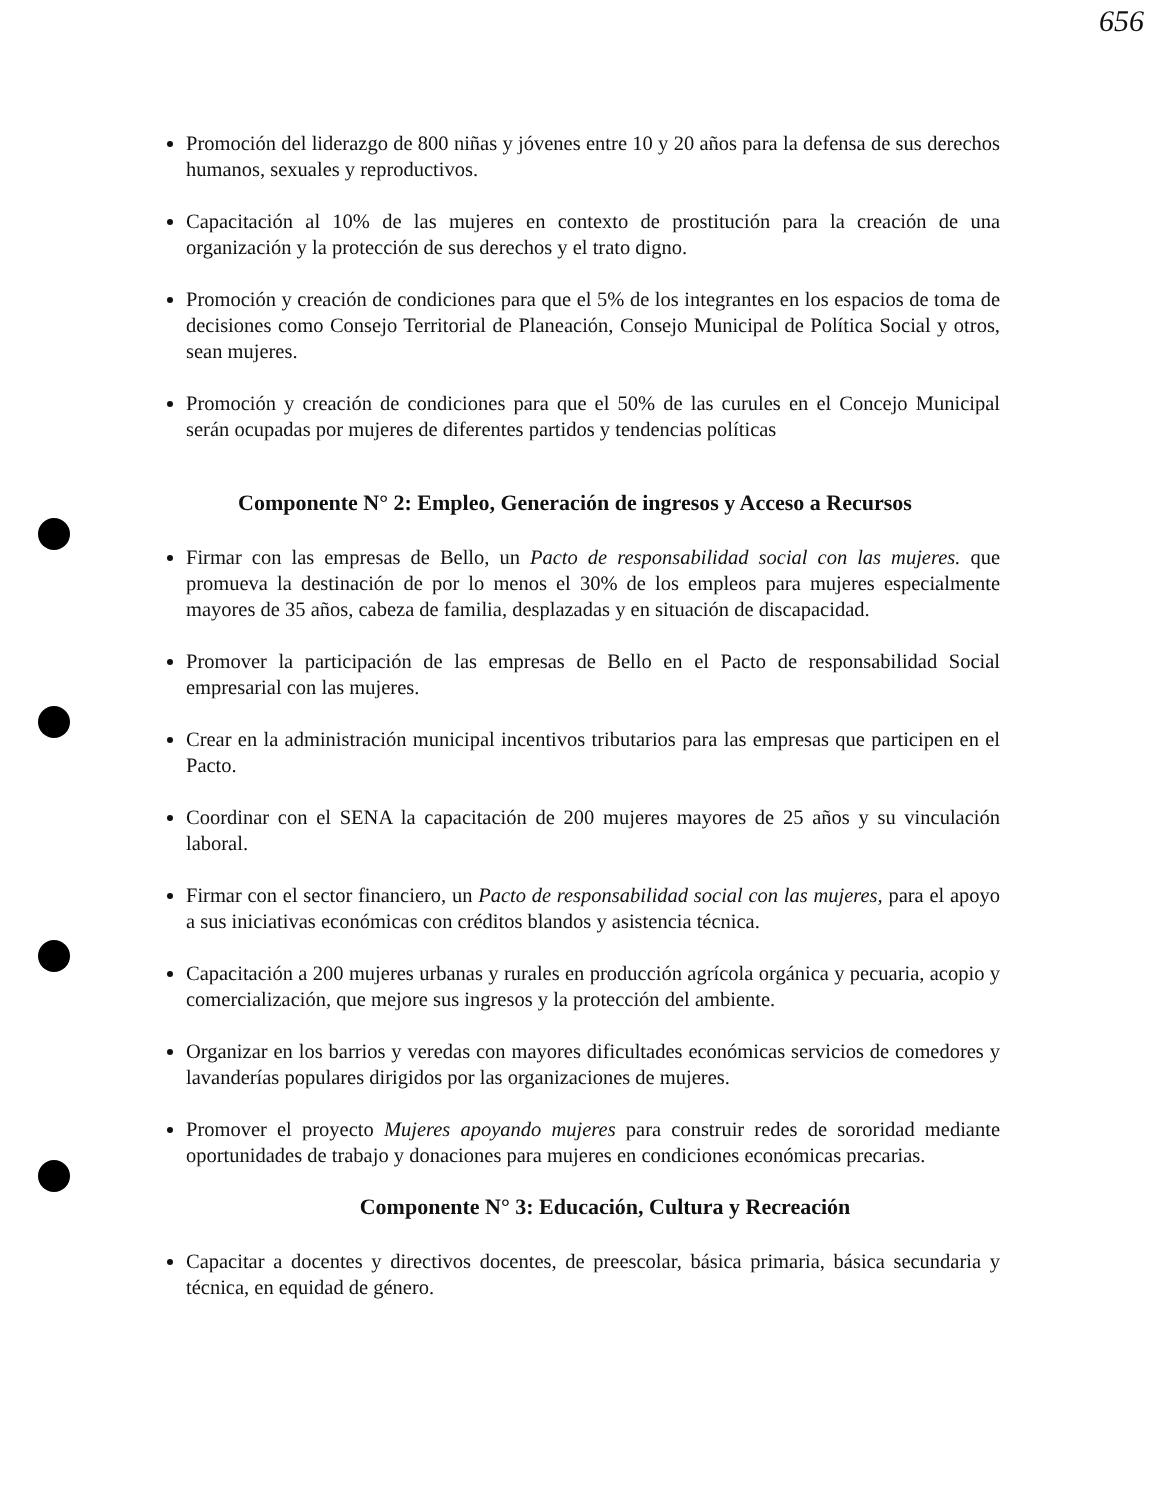656
Promoción del liderazgo de 800 niñas y jóvenes entre 10 y 20 años para la defensa de sus derechos humanos, sexuales y reproductivos.
Capacitación al 10% de las mujeres en contexto de prostitución para la creación de una organización y la protección de sus derechos y el trato digno.
Promoción y creación de condiciones para que el 5% de los integrantes en los espacios de toma de decisiones como Consejo Territorial de Planeación, Consejo Municipal de Política Social y otros, sean mujeres.
Promoción y creación de condiciones para que el 50% de las curules en el Concejo Municipal serán ocupadas por mujeres de diferentes partidos y tendencias políticas
Componente N° 2: Empleo, Generación de ingresos y Acceso a Recursos
Firmar con las empresas de Bello, un Pacto de responsabilidad social con las mujeres. que promueva la destinación de por lo menos el 30% de los empleos para mujeres especialmente mayores de 35 años, cabeza de familia, desplazadas y en situación de discapacidad.
Promover la participación de las empresas de Bello en el Pacto de responsabilidad Social empresarial con las mujeres.
Crear en la administración municipal incentivos tributarios para las empresas que participen en el Pacto.
Coordinar con el SENA la capacitación de 200 mujeres mayores de 25 años y su vinculación laboral.
Firmar con el sector financiero, un Pacto de responsabilidad social con las mujeres, para el apoyo a sus iniciativas económicas con créditos blandos y asistencia técnica.
Capacitación a 200 mujeres urbanas y rurales en producción agrícola orgánica y pecuaria, acopio y comercialización, que mejore sus ingresos y la protección del ambiente.
Organizar en los barrios y veredas con mayores dificultades económicas servicios de comedores y lavanderías populares dirigidos por las organizaciones de mujeres.
Promover el proyecto Mujeres apoyando mujeres para construir redes de sororidad mediante oportunidades de trabajo y donaciones para mujeres en condiciones económicas precarias.
Componente N° 3: Educación, Cultura y Recreación
Capacitar a docentes y directivos docentes, de preescolar, básica primaria, básica secundaria y técnica, en equidad de género.